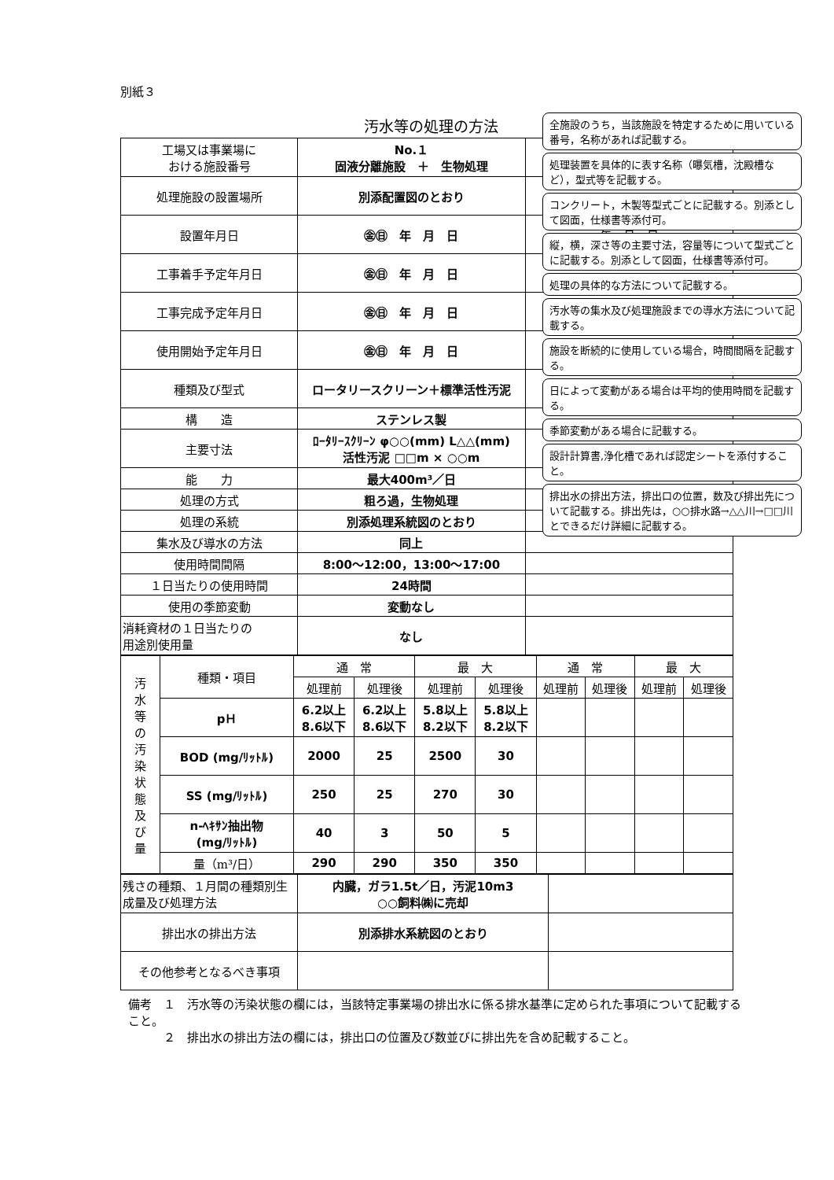別紙３
汚水等の処理の方法
| 工場又は事業場に おける施設番号 | No.１ 固液分離施設 ＋ 生物処理 | |
| 処理施設の設置場所 | 別添配置図のとおり | |
| 設置年月日 | ㊎㊐ 年 月 日 | 年 月 日 |
| 工事着手予定年月日 | ㊎㊐ 年 月 日 | |
| 工事完成予定年月日 | ㊎㊐ 年 月 日 | |
| 使用開始予定年月日 | ㊎㊐ 年 月 日 | |
| 種類及び型式 | ロータリースクリーン＋標準活性汚泥 | |
| 構 造 | ステンレス製 | |
| 主要寸法 | ﾛｰﾀﾘｰｽｸﾘｰﾝ φ○○(mm) L△△(mm) 活性汚泥 □□m × ○○m | |
| 能 力 | 最大400m³／日 | |
| 処理の方式 | 粗ろ過，生物処理 | |
| 処理の系統 | 別添処理系統図のとおり | |
| 集水及び導水の方法 | 同上 | |
| 使用時間間隔 | 8:00～12:00，13:00～17:00 | |
| １日当たりの使用時間 | 24時間 | |
| 使用の季節変動 | 変動なし | |
| 消耗資材の１日当たりの 用途別使用量 | なし | |
| 汚 水 等 の 汚 染 状 態 及 び 量 | 種類・項目 | 通 常 | | 最 大 | | 通 常 | | 最 大 | |
| | | 処理前 | 処理後 | 処理前 | 処理後 | 処理前 | 処理後 | 処理前 | 処理後 |
| | pＨ | 6.2以上 8.6以下 | 6.2以上 8.6以下 | 5.8以上 8.2以下 | 5.8以上 8.2以下 | | | | |
| | BOD (mg/ﾘｯﾄﾙ) | 2000 | 25 | 2500 | 30 | | | | |
| | SS (mg/ﾘｯﾄﾙ) | 250 | 25 | 270 | 30 | | | | |
| | n-ﾍｷｻﾝ抽出物 (mg/ﾘｯﾄﾙ) | 40 | 3 | 50 | 5 | | | | |
| | 量（m³/日） | 290 | 290 | 350 | 350 | | | | |
| 残さの種類、１月間の種類別生成量及び処理方法 | 内臓，ガラ1.5t／日，汚泥10m3 ○○飼料㈱に売却 | |
| 排出水の排出方法 | 別添排水系統図のとおり | |
| その他参考となるべき事項 | | |
備考　１　汚水等の汚染状態の欄には，当該特定事業場の排出水に係る排水基準に定められた事項について記載すること。
　　　２　排出水の排出方法の欄には，排出口の位置及び数並びに排出先を含め記載すること。
全施設のうち，当該施設を特定するために用いている番号，名称があれば記載する。
処理装置を具体的に表す名称（曝気槽，沈殿槽など），型式等を記載する。
コンクリート，木製等型式ごとに記載する。別添として図面，仕様書等添付可。
縦，横，深さ等の主要寸法，容量等について型式ごとに記載する。別添として図面，仕様書等添付可。
処理の具体的な方法について記載する。
汚水等の集水及び処理施設までの導水方法について記載する。
施設を断続的に使用している場合，時間間隔を記載する。
日によって変動がある場合は平均的使用時間を記載する。
季節変動がある場合に記載する。
設計計算書,浄化槽であれば認定シートを添付すること。
排出水の排出方法，排出口の位置，数及び排出先について記載する。排出先は，○○排水路→△△川→□□川とできるだけ詳細に記載する。